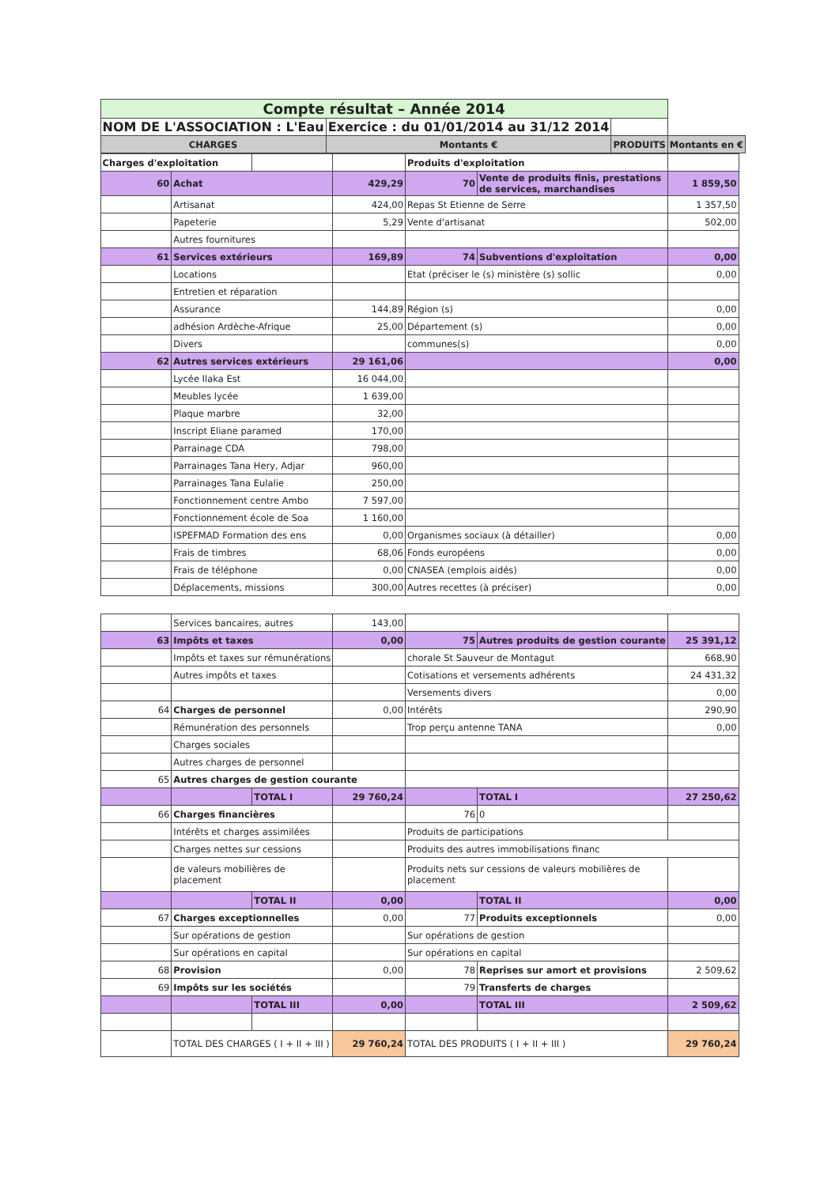| Compte résultat – Année 2014 | | | | |
| NOM DE L'ASSOCIATION : L'Eau | Exercice : du 01/01/2014 au 31/12 2014 | | | |
| CHARGES | Montants € | PRODUITS | | Montants en € |
| Charges d'exploitation | | | | Produits d'exploitation | | |
| 60 | Achat | | 429,29 | 70 | Vente de produits finis, prestations de services, marchandises | 1 859,50 |
| | Artisanat | | 424,00 | Repas St Etienne de Serre | | 1 357,50 |
| | Papeterie | | 5,29 | Vente d'artisanat | | 502,00 |
| | Autres fournitures | | | | | |
| 61 | Services extérieurs | | 169,89 | 74 | Subventions d'exploitation | 0,00 |
| | Locations | | | Etat (préciser le (s) ministère (s) sollic | | 0,00 |
| | Entretien et réparation | | | | | |
| | Assurance | | 144,89 | Région (s) | | 0,00 |
| | adhésion Ardèche-Afrique | | 25,00 | Département (s) | | 0,00 |
| | Divers | | | communes(s) | | 0,00 |
| 62 | Autres services extérieurs | | 29 161,06 | | | 0,00 |
| | Lycée Ilaka Est | | 16 044,00 | | | |
| | Meubles lycée | | 1 639,00 | | | |
| | Plaque marbre | | 32,00 | | | |
| | Inscript Eliane paramed | | 170,00 | | | |
| | Parrainage CDA | | 798,00 | | | |
| | Parrainages Tana Hery, Adjar | | 960,00 | | | |
| | Parrainages Tana Eulalie | | 250,00 | | | |
| | Fonctionnement centre Ambo | | 7 597,00 | | | |
| | Fonctionnement école de Soa | | 1 160,00 | | | |
| | ISPEFMAD Formation des ens | | 0,00 | Organismes sociaux (à détailler) | | 0,00 |
| | Frais de timbres | | 68,06 | Fonds européens | | 0,00 |
| | Frais de téléphone | | 0,00 | CNASEA (emplois aidés) | | 0,00 |
| | Déplacements, missions | | 300,00 | Autres recettes (à préciser) | | 0,00 |
| | Services bancaires, autres | | 143,00 | | | |
| 63 | Impôts et taxes | | 0,00 | 75 | Autres produits de gestion courante | 25 391,12 |
| | Impôts et taxes sur rémunérations | | | chorale St Sauveur de Montagut | | 668,90 |
| | Autres impôts et taxes | | | Cotisations et versements adhérents | | 24 431,32 |
| | | | | Versements divers | | 0,00 |
| 64 | Charges de personnel | | 0,00 | Intérêts | | 290,90 |
| | Rémunération des personnels | | | Trop perçu antenne TANA | | 0,00 |
| | Charges sociales | | | | | |
| | Autres charges de personnel | | | | | |
| 65 | Autres charges de gestion courante | | | | | |
| | | TOTAL I | 29 760,24 | | TOTAL I | 27 250,62 |
| 66 | Charges financières | | | 76 | 0 | |
| | Intérêts et charges assimilées | | | Produits de participations | | |
| | Charges nettes sur cessions | | | Produits des autres immobilisations financ | | |
| | de valeurs mobilières de placement | | | Produits nets sur cessions de valeurs mobilières de placement | | |
| | | TOTAL II | 0,00 | | TOTAL II | 0,00 |
| 67 | Charges exceptionnelles | | 0,00 | 77 | Produits exceptionnels | 0,00 |
| | Sur opérations de gestion | | | Sur opérations de gestion | | |
| | Sur opérations en capital | | | Sur opérations en capital | | |
| 68 | Provision | | 0,00 | 78 | Reprises sur amort et provisions | 2 509,62 |
| 69 | Impôts sur les sociétés | | | 79 | Transferts de charges | |
| | | TOTAL III | 0,00 | | TOTAL III | 2 509,62 |
| | TOTAL DES CHARGES ( I + II + III ) | | 29 760,24 | TOTAL DES PRODUITS ( I + II + III ) | | 29 760,24 |